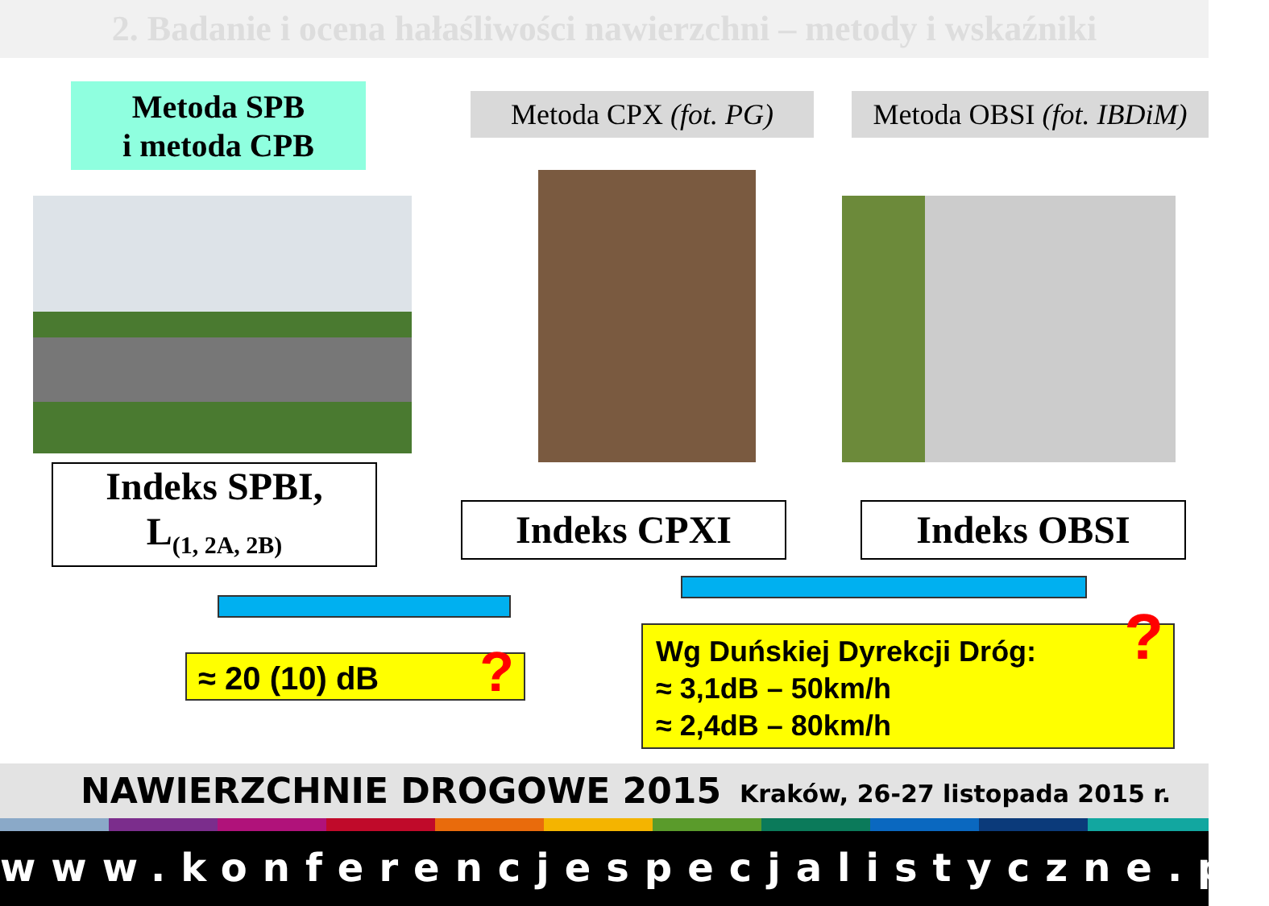2. Badanie i ocena hałaśliwości nawierzchni – metody i wskaźniki
Metoda SPB
i metoda CPB
Metoda CPX (fot. PG)
Metoda OBSI (fot. IBDiM)
Indeks SPBI,
L<sub>(1, 2A, 2B)</sub>
Indeks CPXI Indeks OBSI
≈ 20 (10) dB?
Wg Duńskiej Dyrekcji Dróg:
≈ 3,1dB – 50km/h
≈ 2,4dB – 80km/h?
NAWIERZCHNIE DROGOWE 2015 Kraków, 26-27 listopada 2015 r.
www.konferencjespecjalistyczne.pl